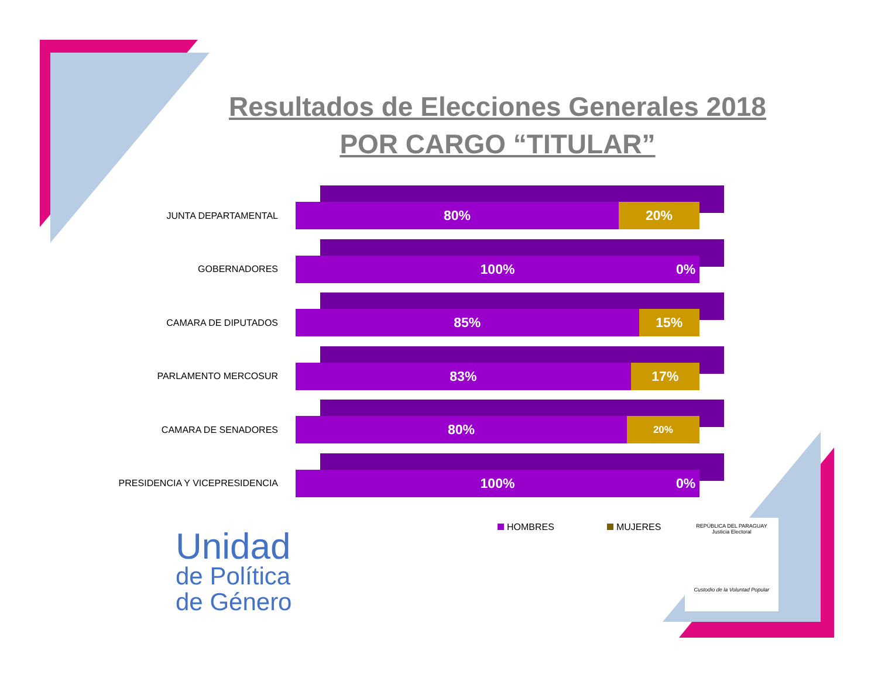Resultados de Elecciones Generales 2018
POR CARGO “TITULAR”
JUNTA DEPARTAMENTAL
80% 20%
GOBERNADORES
100% 0%
CAMARA DE DIPUTADOS
85% 15%
PARLAMENTO MERCOSUR
83% 17%
CAMARA DE SENADORES
80%
20%
PRESIDENCIA Y VICEPRESIDENCIA
100% 0%
HOMBRES MUJERES
Unidad
de Política
de Género
REPÚBLICA DEL PARAGUAY
Justicia Electoral
Custodio de la Voluntad Popular